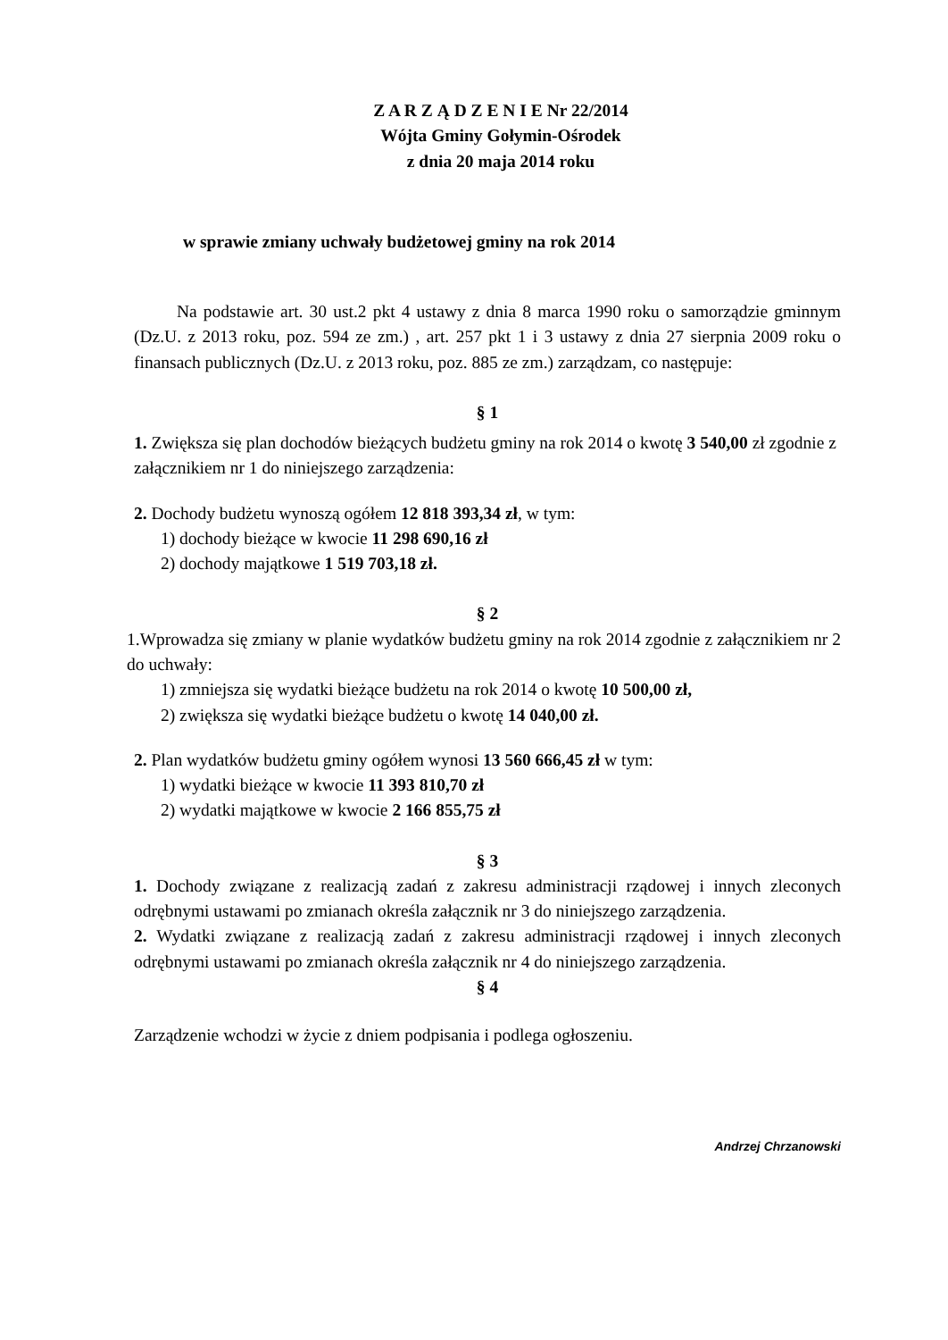Z A R Z Ą D Z E N I E Nr 22/2014
Wójta Gminy Gołymin-Ośrodek
z dnia 20 maja 2014 roku
w sprawie zmiany uchwały budżetowej gminy na rok 2014
Na podstawie art. 30 ust.2 pkt 4 ustawy z dnia 8 marca 1990 roku o samorządzie gminnym (Dz.U. z 2013 roku, poz. 594 ze zm.) , art. 257 pkt 1 i 3 ustawy z dnia 27 sierpnia 2009 roku o finansach publicznych (Dz.U. z 2013 roku, poz. 885 ze zm.) zarządzam, co następuje:
§ 1
1. Zwiększa się plan dochodów bieżących budżetu gminy na rok 2014 o kwotę 3 540,00 zł zgodnie z załącznikiem nr 1 do niniejszego zarządzenia:
2. Dochody budżetu wynoszą ogółem 12 818 393,34 zł, w tym:
1) dochody bieżące w kwocie 11 298 690,16 zł
2) dochody majątkowe 1 519 703,18 zł.
§ 2
1.Wprowadza się zmiany w planie wydatków budżetu gminy na rok 2014 zgodnie z załącznikiem nr 2 do uchwały:
1) zmniejsza się wydatki bieżące budżetu na rok 2014 o kwotę 10 500,00 zł,
2) zwiększa się wydatki bieżące budżetu o kwotę 14 040,00 zł.
2. Plan wydatków budżetu gminy ogółem wynosi 13 560 666,45 zł w tym:
1) wydatki bieżące w kwocie 11 393 810,70 zł
2) wydatki majątkowe w kwocie 2 166 855,75 zł
§ 3
1. Dochody związane z realizacją zadań z zakresu administracji rządowej i innych zleconych odrębnymi ustawami po zmianach określa załącznik nr 3 do niniejszego zarządzenia.
2. Wydatki związane z realizacją zadań z zakresu administracji rządowej i innych zleconych odrębnymi ustawami po zmianach określa załącznik nr 4 do niniejszego zarządzenia.
§ 4
Zarządzenie wchodzi w życie z dniem podpisania i podlega ogłoszeniu.
Andrzej Chrzanowski